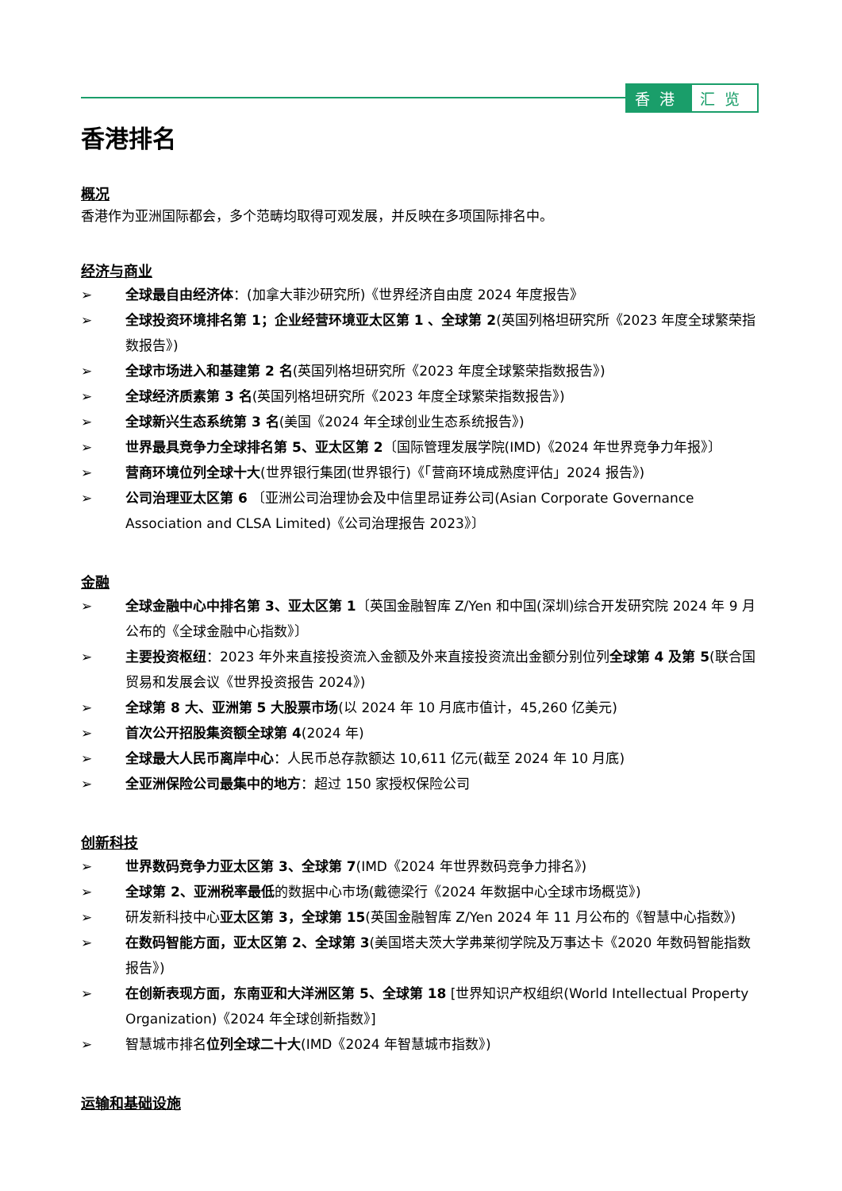香港 汇览
香港排名
概况
香港作为亚洲国际都会，多个范畴均取得可观发展，并反映在多项国际排名中。
经济与商业
➢ 全球最自由经济体：(加拿大菲沙研究所)《世界经济自由度 2024 年度报告》
➢ 全球投资环境排名第 1；企业经营环境亚太区第 1 、全球第 2(英国列格坦研究所《2023 年度全球繁荣指数报告》)
➢ 全球市场进入和基建第 2 名(英国列格坦研究所《2023 年度全球繁荣指数报告》)
➢ 全球经济质素第 3 名(英国列格坦研究所《2023 年度全球繁荣指数报告》)
➢ 全球新兴生态系统第 3 名(美国《2024 年全球创业生态系统报告》)
➢ 世界最具竞争力全球排名第 5、亚太区第 2〔国际管理发展学院(IMD)《2024 年世界竞争力年报》〕
➢ 营商环境位列全球十大(世界银行集团(世界银行)《「营商环境成熟度评估」2024 报告》)
➢ 公司治理亚太区第 6 〔亚洲公司治理协会及中信里昂证券公司(Asian Corporate Governance Association and CLSA Limited)《公司治理报告 2023》〕
金融
➢ 全球金融中心中排名第 3、亚太区第 1〔英国金融智库 Z/Yen 和中国(深圳)综合开发研究院 2024 年 9 月公布的《全球金融中心指数》〕
➢ 主要投资枢纽：2023 年外来直接投资流入金额及外来直接投资流出金额分别位列全球第 4 及第 5(联合国贸易和发展会议《世界投资报告 2024》)
➢ 全球第 8 大、亚洲第 5 大股票市场(以 2024 年 10 月底市值计，45,260 亿美元)
➢ 首次公开招股集资额全球第 4(2024 年)
➢ 全球最大人民币离岸中心：人民币总存款额达 10,611 亿元(截至 2024 年 10 月底)
➢ 全亚洲保险公司最集中的地方：超过 150 家授权保险公司
创新科技
➢ 世界数码竞争力亚太区第 3、全球第 7(IMD《2024 年世界数码竞争力排名》)
➢ 全球第 2、亚洲税率最低的数据中心市场(戴德梁行《2024 年数据中心全球市场概览》)
➢ 研发新科技中心亚太区第 3，全球第 15(英国金融智库 Z/Yen 2024 年 11 月公布的《智慧中心指数》)
➢ 在数码智能方面，亚太区第 2、全球第 3(美国塔夫茨大学弗莱彻学院及万事达卡《2020 年数码智能指数报告》)
➢ 在创新表现方面，东南亚和大洋洲区第 5、全球第 18 [世界知识产权组织(World Intellectual Property Organization)《2024 年全球创新指数》]
➢ 智慧城市排名位列全球二十大(IMD《2024 年智慧城市指数》)
运输和基础设施